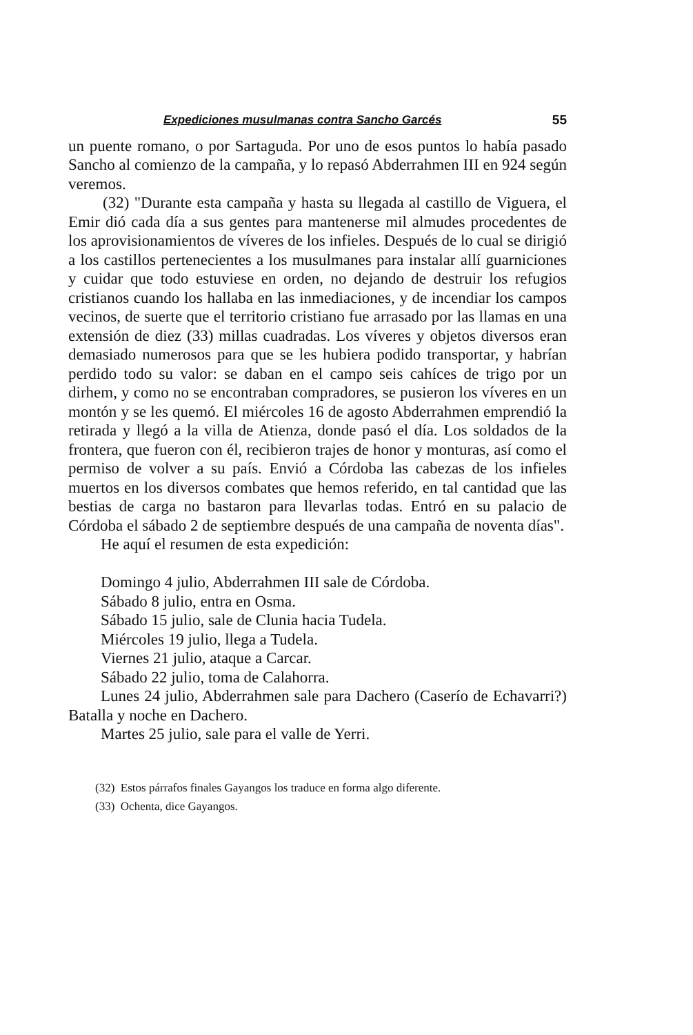Expediciones musulmanas contra Sancho Garcés 55
un puente romano, o por Sartaguda. Por uno de esos puntos lo había pasado Sancho al comienzo de la campaña, y lo repasó Abderrahmen III en 924 según veremos.
(32) "Durante esta campaña y hasta su llegada al castillo de Viguera, el Emir dió cada día a sus gentes para mantenerse mil almudes procedentes de los aprovisionamientos de víveres de los infieles. Después de lo cual se dirigió a los castillos pertenecientes a los musulmanes para instalar allí guarniciones y cuidar que todo estuviese en orden, no dejando de destruir los refugios cristianos cuando los hallaba en las inmediaciones, y de incendiar los campos vecinos, de suerte que el territorio cristiano fue arrasado por las llamas en una extensión de diez (33) millas cuadradas. Los víveres y objetos diversos eran demasiado numerosos para que se les hubiera podido transportar, y habrían perdido todo su valor: se daban en el campo seis cahíces de trigo por un dirhem, y como no se encontraban compradores, se pusieron los víveres en un montón y se les quemó. El miércoles 16 de agosto Abderrahmen emprendió la retirada y llegó a la villa de Atienza, donde pasó el día. Los soldados de la frontera, que fueron con él, recibieron trajes de honor y monturas, así como el permiso de volver a su país. Envió a Córdoba las cabezas de los infieles muertos en los diversos combates que hemos referido, en tal cantidad que las bestias de carga no bastaron para llevarlas todas. Entró en su palacio de Córdoba el sábado 2 de septiembre después de una campaña de noventa días".
He aquí el resumen de esta expedición:
Domingo 4 julio, Abderrahmen III sale de Córdoba.
Sábado 8 julio, entra en Osma.
Sábado 15 julio, sale de Clunia hacia Tudela.
Miércoles 19 julio, llega a Tudela.
Viernes 21 julio, ataque a Carcar.
Sábado 22 julio, toma de Calahorra.
Lunes 24 julio, Abderrahmen sale para Dachero (Caserío de Echavarri?) Batalla y noche en Dachero.
Martes 25 julio, sale para el valle de Yerri.
(32) Estos párrafos finales Gayangos los traduce en forma algo diferente.
(33) Ochenta, dice Gayangos.